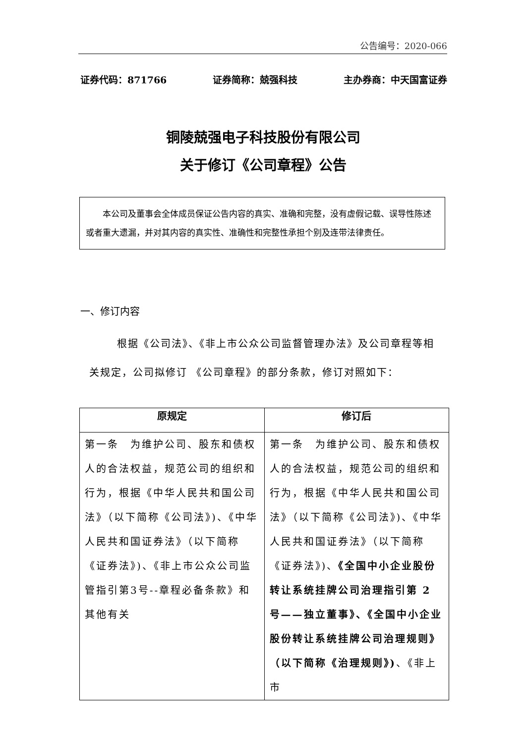公告编号：2020-066
证券代码：871766 证券简称：兢强科技 主办券商：中天国富证券
铜陵兢强电子科技股份有限公司
关于修订《公司章程》公告
本公司及董事会全体成员保证公告内容的真实、准确和完整，没有虚假记载、误导性陈述或者重大遗漏，并对其内容的真实性、准确性和完整性承担个别及连带法律责任。
一、修订内容
根据《公司法》、《非上市公众公司监督管理办法》及公司章程等相关规定，公司拟修订 《公司章程》的部分条款，修订对照如下：
| 原规定 | 修订后 |
| --- | --- |
| 第一条 为维护公司、股东和债权人的合法权益，规范公司的组织和行为，根据《中华人民共和国公司法》（以下简称《公司法》)、《中华人民共和国证券法》（以下简称《证券法》)、《非上市公众公司监管指引第3号--章程必备条款》和其他有关 | 第一条 为维护公司、股东和债权人的合法权益，规范公司的组织和行为，根据《中华人民共和国公司法》（以下简称《公司法》)、《中华人民共和国证券法》（以下简称《证券法》)、 《全国中小企业股份转让系统挂牌公司治理指引第 2 号——独立董事》、《全国中小企业股份转让系统挂牌公司治理规则》（以下简称《治理规则》) 、《非上市 |